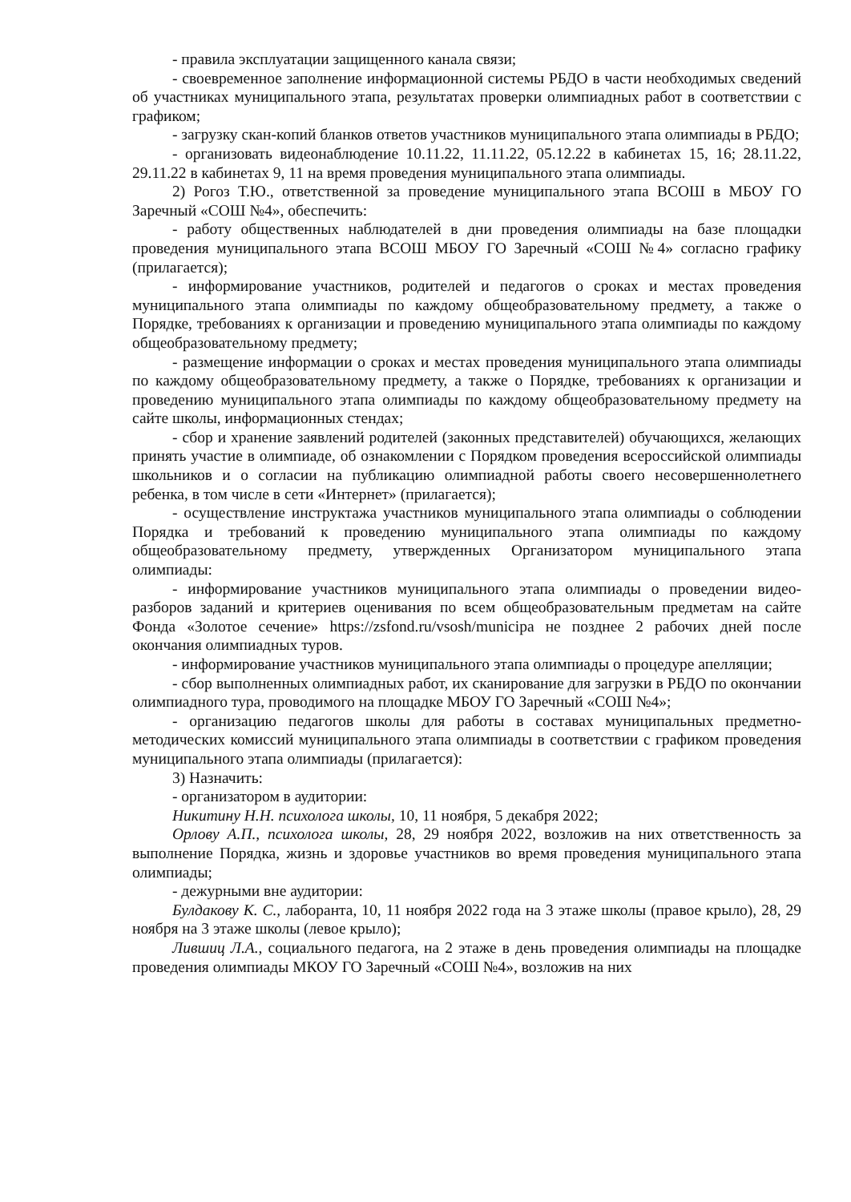- правила эксплуатации защищенного канала связи;
- своевременное заполнение информационной системы РБДО в части необходимых сведений об участниках муниципального этапа, результатах проверки олимпиадных работ в соответствии с графиком;
- загрузку скан-копий бланков ответов участников муниципального этапа олимпиады в РБДО;
- организовать видеонаблюдение 10.11.22, 11.11.22, 05.12.22 в кабинетах 15, 16; 28.11.22, 29.11.22 в кабинетах 9, 11 на время проведения муниципального этапа олимпиады.
2) Рогоз Т.Ю., ответственной за проведение муниципального этапа ВСОШ в МБОУ ГО Заречный «СОШ №4», обеспечить:
- работу общественных наблюдателей в дни проведения олимпиады на базе площадки проведения муниципального этапа ВСОШ МБОУ ГО Заречный «СОШ №4» согласно графику (прилагается);
- информирование участников, родителей и педагогов о сроках и местах проведения муниципального этапа олимпиады по каждому общеобразовательному предмету, а также о Порядке, требованиях к организации и проведению муниципального этапа олимпиады по каждому общеобразовательному предмету;
- размещение информации о сроках и местах проведения муниципального этапа олимпиады по каждому общеобразовательному предмету, а также о Порядке, требованиях к организации и проведению муниципального этапа олимпиады по каждому общеобразовательному предмету на сайте школы, информационных стендах;
- сбор и хранение заявлений родителей (законных представителей) обучающихся, желающих принять участие в олимпиаде, об ознакомлении с Порядком проведения всероссийской олимпиады школьников и о согласии на публикацию олимпиадной работы своего несовершеннолетнего ребенка, в том числе в сети «Интернет» (прилагается);
- осуществление инструктажа участников муниципального этапа олимпиады о соблюдении Порядка и требований к проведению муниципального этапа олимпиады по каждому общеобразовательному предмету, утвержденных Организатором муниципального этапа олимпиады:
- информирование участников муниципального этапа олимпиады о проведении видео-разборов заданий и критериев оценивания по всем общеобразовательным предметам на сайте Фонда «Золотое сечение» https://zsfond.ru/vsosh/municipa не позднее 2 рабочих дней после окончания олимпиадных туров.
- информирование участников муниципального этапа олимпиады о процедуре апелляции;
- сбор выполненных олимпиадных работ, их сканирование для загрузки в РБДО по окончании олимпиадного тура, проводимого на площадке МБОУ ГО Заречный «СОШ №4»;
- организацию педагогов школы для работы в составах муниципальных предметно-методических комиссий муниципального этапа олимпиады в соответствии с графиком проведения муниципального этапа олимпиады (прилагается):
3) Назначить:
- организатором в аудитории:
Никитину Н.Н. психолога школы, 10, 11 ноября, 5 декабря 2022;
Орлову А.П., психолога школы, 28, 29 ноября 2022, возложив на них ответственность за выполнение Порядка, жизнь и здоровье участников во время проведения муниципального этапа олимпиады;
- дежурными вне аудитории:
Булдакову К. С., лаборанта, 10, 11 ноября 2022 года на 3 этаже школы (правое крыло), 28, 29 ноября на 3 этаже школы (левое крыло);
Лившиц Л.А., социального педагога, на 2 этаже в день проведения олимпиады на площадке проведения олимпиады МКОУ ГО Заречный «СОШ №4», возложив на них